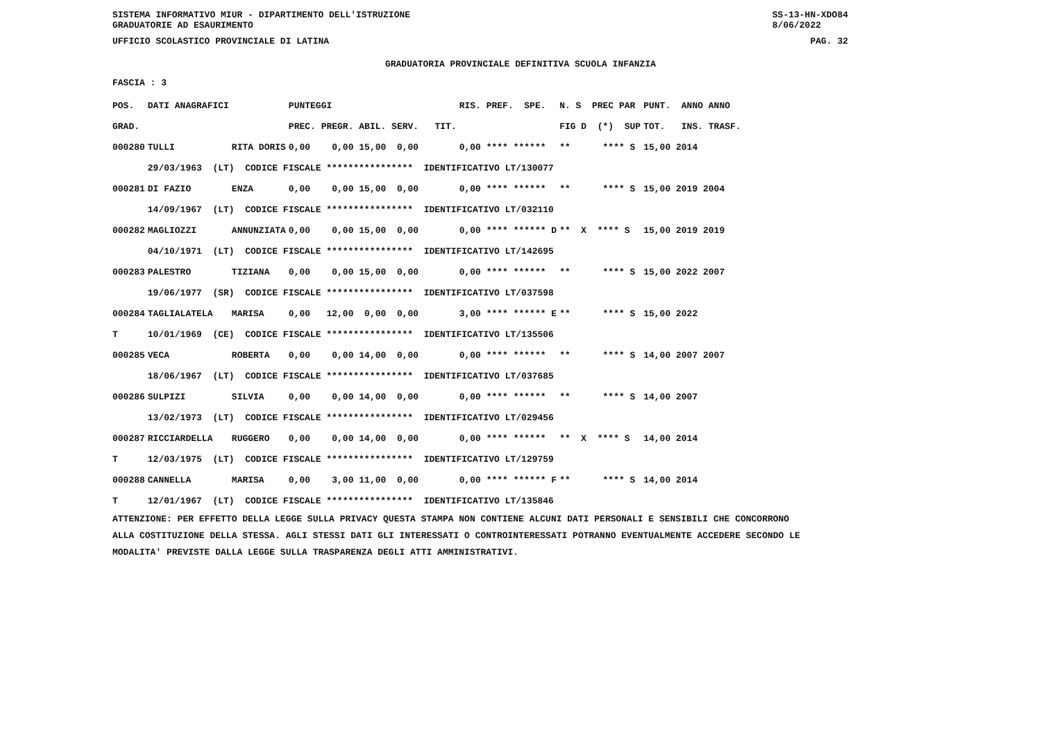SISTEMA INFORMATIVO MIUR - DIPARTIMENTO DELL'ISTRUZIONE
GRADUATORIE AD ESAURIMENTO SS-13-HN-XDO84
8/06/2022
UFFICIO SCOLASTICO PROVINCIALE DI LATINA PAG. 32
GRADUATORIA PROVINCIALE DEFINITIVA SCUOLA INFANZIA
FASCIA : 3
| POS. | DATI ANAGRAFICI | | PUNTEGGI | RIS. PREF. SPE. | N. S PREC PAR | PUNT. ANNO ANNO |
| --- | --- | --- | --- | --- | --- | --- |
| GRAD. | | | PREC. PREGR. ABIL. SERV. TIT. | | FIG D (*) SUP | TOT. INS. TRASF. |
| 000280 | TULLI | RITA DORIS | 0,00 0,00 15,00 0,00 | 0,00 **** ****** | ** **** S | 15,00 2014 |
| | 29/03/1963 (LT) CODICE FISCALE **************** IDENTIFICATIVO LT/130077 | | | | | |
| 000281 | DI FAZIO | ENZA | 0,00 0,00 15,00 0,00 | 0,00 **** ****** | ** **** S | 15,00 2019 2004 |
| | 14/09/1967 (LT) CODICE FISCALE **************** IDENTIFICATIVO LT/032110 | | | | | |
| 000282 | MAGLIOZZI | ANNUNZIATA | 0,00 0,00 15,00 0,00 | 0,00 **** ****** D | ** X **** S | 15,00 2019 2019 |
| | 04/10/1971 (LT) CODICE FISCALE **************** IDENTIFICATIVO LT/142695 | | | | | |
| 000283 | PALESTRO | TIZIANA | 0,00 0,00 15,00 0,00 | 0,00 **** ****** | ** **** S | 15,00 2022 2007 |
| | 19/06/1977 (SR) CODICE FISCALE **************** IDENTIFICATIVO LT/037598 | | | | | |
| 000284 | TAGLIALATELA | MARISA | 0,00 12,00 0,00 0,00 | 3,00 **** ****** E | ** **** S | 15,00 2022 |
| T | 10/01/1969 (CE) CODICE FISCALE **************** IDENTIFICATIVO LT/135506 | | | | | |
| 000285 | VECA | ROBERTA | 0,00 0,00 14,00 0,00 | 0,00 **** ****** | ** **** S | 14,00 2007 2007 |
| | 18/06/1967 (LT) CODICE FISCALE **************** IDENTIFICATIVO LT/037685 | | | | | |
| 000286 | SULPIZI | SILVIA | 0,00 0,00 14,00 0,00 | 0,00 **** ****** | ** **** S | 14,00 2007 |
| | 13/02/1973 (LT) CODICE FISCALE **************** IDENTIFICATIVO LT/029456 | | | | | |
| 000287 | RICCIARDELLA | RUGGERO | 0,00 0,00 14,00 0,00 | 0,00 **** ****** | ** X **** S | 14,00 2014 |
| T | 12/03/1975 (LT) CODICE FISCALE **************** IDENTIFICATIVO LT/129759 | | | | | |
| 000288 | CANNELLA | MARISA | 0,00 3,00 11,00 0,00 | 0,00 **** ****** F | ** **** S | 14,00 2014 |
| T | 12/01/1967 (LT) CODICE FISCALE **************** IDENTIFICATIVO LT/135846 | | | | | |
ATTENZIONE: PER EFFETTO DELLA LEGGE SULLA PRIVACY QUESTA STAMPA NON CONTIENE ALCUNI DATI PERSONALI E SENSIBILI CHE CONCORRONO
ALLA COSTITUZIONE DELLA STESSA. AGLI STESSI DATI GLI INTERESSATI O CONTROINTERESSATI POTRANNO EVENTUALMENTE ACCEDERE SECONDO LE
MODALITA' PREVISTE DALLA LEGGE SULLA TRASPARENZA DEGLI ATTI AMMINISTRATIVI.